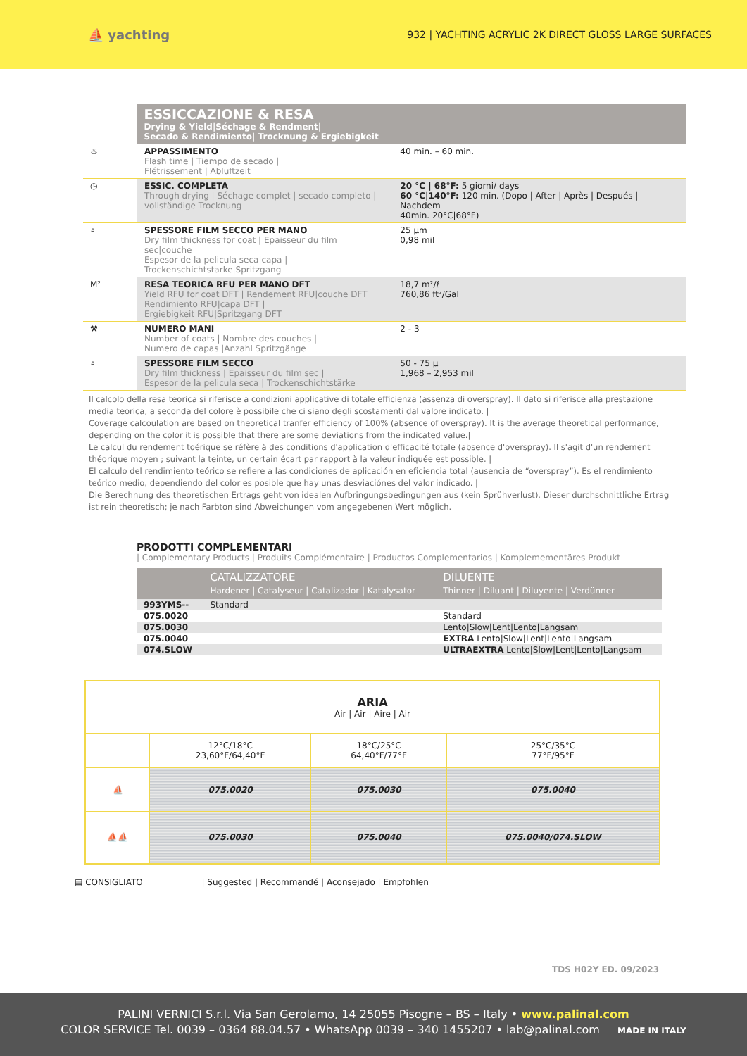⛵ yachting 932 | YACHTING ACRYLIC 2K DIRECT GLOSS LARGE SURFACES
| | ESSICCAZIONE & RESA Drying & Yield/Séchage & Rendment/ Secado & Rendimiento/ Trocknung & Ergiebigkeit | |
| ♨ | APPASSIMENTO Flash time / Tiempo de secado / Flétrissement / Ablüftzeit | 40 min. – 60 min. |
| ◷ | ESSIC. COMPLETA Through drying / Séchage complet / secado completo / vollständige Trocknung | 20 °C / 68°F: 5 giorni/ days 60 °C/140°F: 120 min. (Dopo / After / Après / Después / Nachdem 40min. 20°C/68°F) |
| ⌕ | SPESSORE FILM SECCO PER MANO Dry film thickness for coat / Epaisseur du film sec/couche Espesor de la pelicula seca/capa / Trockenschichtstarke/Spritzgang | 25 µm 0,98 mil |
| M² | RESA TEORICA RFU PER MANO DFT Yield RFU for coat DFT / Rendement RFU/couche DFT Rendimiento RFU/capa DFT / Ergiebigkeit RFU/Spritzgang DFT | 18,7 m²/ℓ 760,86 ft²/Gal |
| ⚒ | NUMERO MANI Number of coats / Nombre des couches / Numero de capas /Anzahl Spritzgänge | 2 - 3 |
| ⌕ | SPESSORE FILM SECCO Dry film thickness / Epaisseur du film sec / Espesor de la pelicula seca / Trockenschichtstärke | 50 - 75 µ 1,968 – 2,953 mil |
Il calcolo della resa teorica si riferisce a condizioni applicative di totale efficienza (assenza di overspray). Il dato si riferisce alla prestazione media teorica, a seconda del colore è possibile che ci siano degli scostamenti dal valore indicato. |
Coverage calcoulation are based on theoretical tranfer efficiency of 100% (absence of overspray). It is the average theoretical performance, depending on the color it is possible that there are some deviations from the indicated value.|
Le calcul du rendement toérique se réfère à des conditions d'application d'efficacité totale (absence d'overspray). Il s'agit d'un rendement théorique moyen ; suivant la teinte, un certain écart par rapport à la valeur indiquée est possible. |
El calculo del rendimiento teórico se refiere a las condiciones de aplicación en eficiencia total (ausencia de “overspray”). Es el rendimiento teórico medio, dependiendo del color es posible que hay unas desviaciónes del valor indicado. |
Die Berechnung des theoretischen Ertrags geht von idealen Aufbringungsbedingungen aus (kein Sprühverlust). Dieser durchschnittliche Ertrag ist rein theoretisch; je nach Farbton sind Abweichungen vom angegebenen Wert möglich.
PRODOTTI COMPLEMENTARI
| Complementary Products | Produits Complémentaire | Productos Complementarios | Komplemementäres Produkt
| | CATALIZZATORE Hardener / Catalyseur / Catalizador / Katalysator | DILUENTE Thinner / Diluant / Diluyente / Verdünner |
| --- | --- | --- |
| 993YMS-- | Standard | |
| 075.0020 | | Standard |
| 075.0030 | | Lento/Slow/Lent/Lento/Langsam |
| 075.0040 | | EXTRA Lento/Slow/Lent/Lento/Langsam |
| 074.SLOW | | ULTRAEXTRA Lento/Slow/Lent/Lento/Langsam |
| ARIA Air / Air / Aire / Air | | | |
| | 12°C/18°C 23,60°F/64,40°F | 18°C/25°C 64,40°F/77°F | 25°C/35°C 77°F/95°F |
| ⛵ | 075.0020 | 075.0030 | 075.0040 |
| ⛵⛵ | 075.0030 | 075.0040 | 075.0040/074.SLOW |
▤ CONSIGLIATO | Suggested | Recommandé | Aconsejado | Empfohlen
TDS H02Y ED. 09/2023
PALINI VERNICI S.r.l. Via San Gerolamo, 14 25055 Pisogne – BS – Italy • www.palinal.com
COLOR SERVICE Tel. 0039 – 0364 88.04.57 • WhatsApp 0039 – 340 1455207 • lab@palinal.com MADE IN ITALY